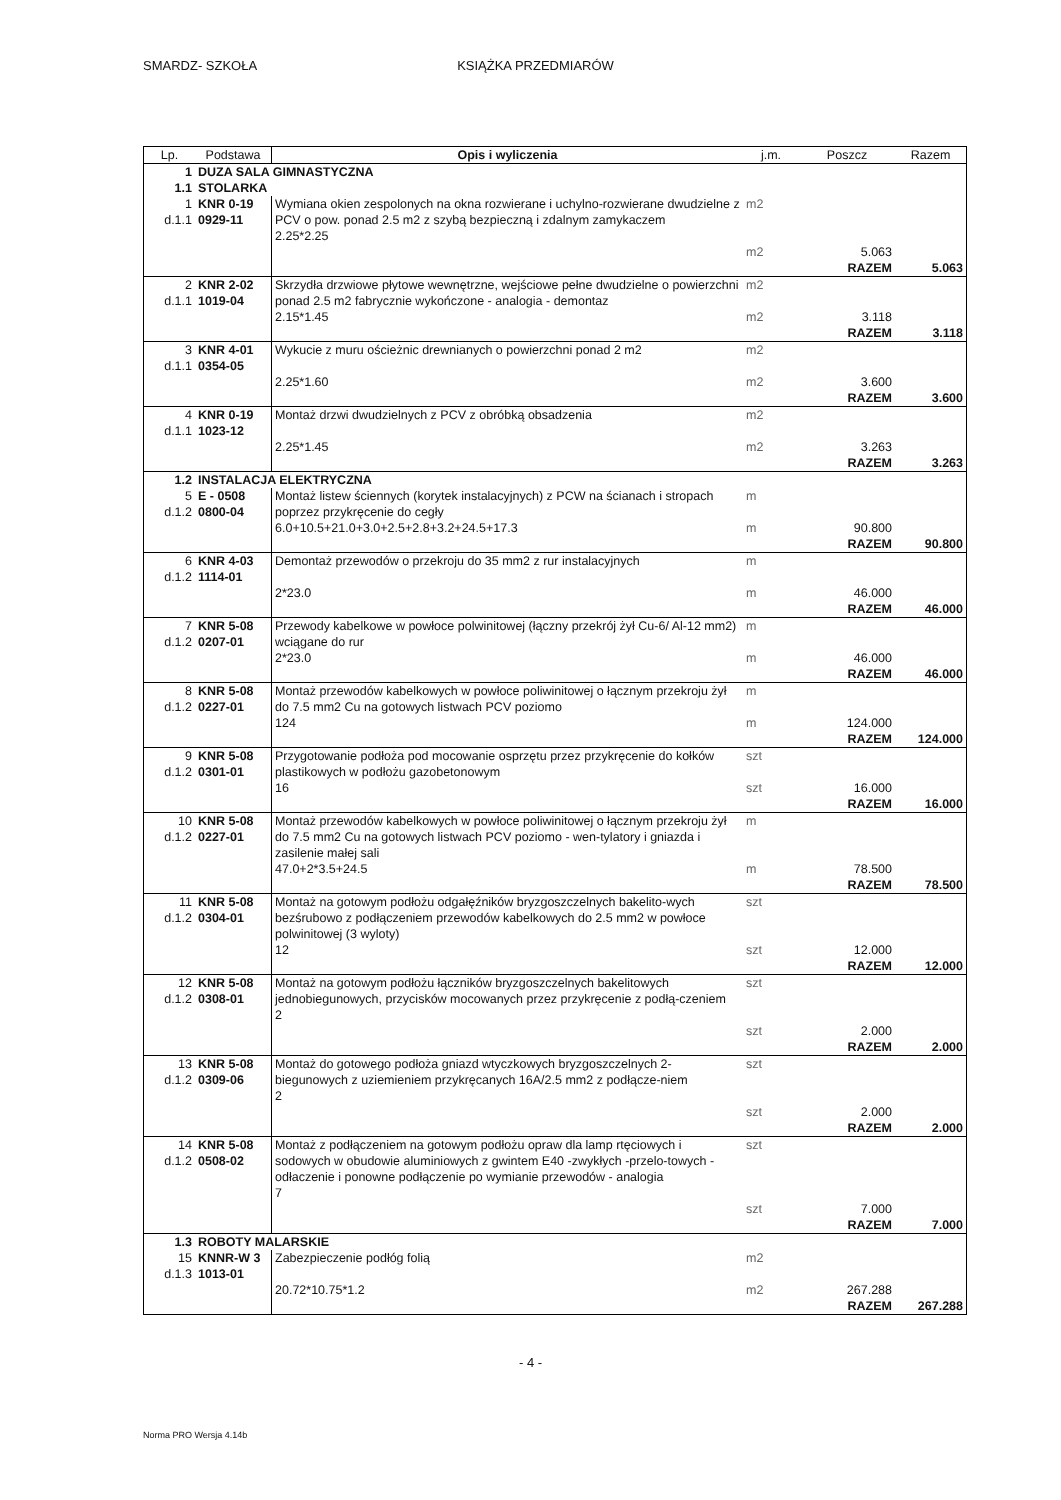SMARDZ- SZKOŁA KSIĄŻKA PRZEDMIARÓW
| Lp. | Podstawa | Opis i wyliczenia | j.m. | Poszcz | Razem |
| --- | --- | --- | --- | --- | --- |
| 1 | DUZA SALA GIMNASTYCZNA | | | | |
| 1.1 | STOLARKA | | | | |
| 1 d.1.1 | KNR 0-19 0929-11 | Wymiana okien zespolonych na okna rozwierane i uchylno-rozwierane dwudzielne z PCV o pow. ponad 2.5 m2 z szybą bezpieczną i zdalnym zamykaczem 2.25*2.25 | m2 m2 | 5.063 | |
| | | | | RAZEM | 5.063 |
| 2 d.1.1 | KNR 2-02 1019-04 | Skrzydła drzwiowe płytowe wewnętrzne, wejściowe pełne dwudzielne o powierzchni ponad 2.5 m2 fabrycznie wykończone - analogia - demontaz 2.15*1.45 | m2 m2 | 3.118 | |
| | | | | RAZEM | 3.118 |
| 3 d.1.1 | KNR 4-01 0354-05 | Wykucie z muru ościeżnic drewnianych o powierzchni ponad 2 m2 2.25*1.60 | m2 m2 | 3.600 | |
| | | | | RAZEM | 3.600 |
| 4 d.1.1 | KNR 0-19 1023-12 | Montaż drzwi dwudzielnych z PCV z obróbką obsadzenia 2.25*1.45 | m2 m2 | 3.263 | |
| | | | | RAZEM | 3.263 |
| 1.2 | INSTALACJA ELEKTRYCZNA | | | | |
| 5 d.1.2 | E - 0508 0800-04 | Montaż listew ściennych (korytek instalacyjnych) z PCW na ścianach i stropach poprzez przykręcenie do cegły 6.0+10.5+21.0+3.0+2.5+2.8+3.2+24.5+17.3 | m m | 90.800 | |
| | | | | RAZEM | 90.800 |
| 6 d.1.2 | KNR 4-03 1114-01 | Demontaż przewodów o przekroju do 35 mm2 z rur instalacyjnych 2*23.0 | m m | 46.000 | |
| | | | | RAZEM | 46.000 |
| 7 d.1.2 | KNR 5-08 0207-01 | Przewody kabelkowe w powłoce polwinitowej (łączny przekrój żył Cu-6/ Al-12 mm2) wciągane do rur 2*23.0 | m m | 46.000 | |
| | | | | RAZEM | 46.000 |
| 8 d.1.2 | KNR 5-08 0227-01 | Montaż przewodów kabelkowych w powłoce poliwinitowej o łącznym przekroju żył do 7.5 mm2 Cu na gotowych listwach PCV poziomo 124 | m m | 124.000 | |
| | | | | RAZEM | 124.000 |
| 9 d.1.2 | KNR 5-08 0301-01 | Przygotowanie podłoża pod mocowanie osprzętu przez przykręcenie do kołków plastikowych w podłożu gazobetonowym 16 | szt szt | 16.000 | |
| | | | | RAZEM | 16.000 |
| 10 d.1.2 | KNR 5-08 0227-01 | Montaż przewodów kabelkowych w powłoce poliwinitowej o łącznym przekroju żył do 7.5 mm2 Cu na gotowych listwach PCV poziomo - wen-tylatory i gniazda i zasilenie małej sali 47.0+2*3.5+24.5 | m m | 78.500 | |
| | | | | RAZEM | 78.500 |
| 11 d.1.2 | KNR 5-08 0304-01 | Montaż na gotowym podłożu odgałęźników bryzgoszczelnych bakelito-wych bezśrubowo z podłączeniem przewodów kabelkowych do 2.5 mm2 w powłoce polwinitowej (3 wyloty) 12 | szt szt | 12.000 | |
| | | | | RAZEM | 12.000 |
| 12 d.1.2 | KNR 5-08 0308-01 | Montaż na gotowym podłożu łączników bryzgoszczelnych bakelitowych jednobiegunowych, przycisków mocowanych przez przykręcenie z podłą-czeniem 2 | szt szt | 2.000 | |
| | | | | RAZEM | 2.000 |
| 13 d.1.2 | KNR 5-08 0309-06 | Montaż do gotowego podłoża gniazd wtyczkowych bryzgoszczelnych 2-biegunowych z uziemieniem przykręcanych 16A/2.5 mm2 z podłącze-niem 2 | szt szt | 2.000 | |
| | | | | RAZEM | 2.000 |
| 14 d.1.2 | KNR 5-08 0508-02 | Montaż z podłączeniem na gotowym podłożu opraw dla lamp rtęciowych i sodowych w obudowie aluminiowych z gwintem E40 -zwykłych -przelo-towych - odłaczenie i ponowne podłączenie po wymianie przewodów - analogia 7 | szt szt | 7.000 | |
| | | | | RAZEM | 7.000 |
| 1.3 | ROBOTY MALARSKIE | | | | |
| 15 d.1.3 | KNNR-W 3 1013-01 | Zabezpieczenie podłóg folią 20.72*10.75*1.2 | m2 m2 | 267.288 | |
| | | | | RAZEM | 267.288 |
- 4 -
Norma PRO Wersja 4.14b